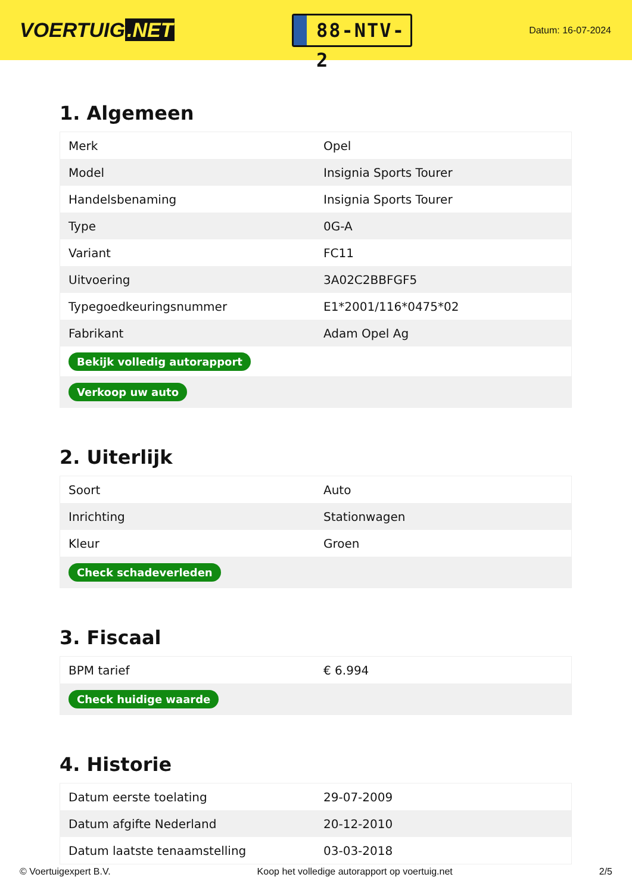VOERTUIG.NET
88-NTV-2
Datum: 16-07-2024
1. Algemeen
| Merk | Opel |
| Model | Insignia Sports Tourer |
| Handelsbenaming | Insignia Sports Tourer |
| Type | 0G-A |
| Variant | FC11 |
| Uitvoering | 3A02C2BBFGF5 |
| Typegoedkeuringsnummer | E1*2001/116*0475*02 |
| Fabrikant | Adam Opel Ag |
| Bekijk volledig autorapport | |
| Verkoop uw auto | |
2. Uiterlijk
| Soort | Auto |
| Inrichting | Stationwagen |
| Kleur | Groen |
| Check schadeverleden | |
3. Fiscaal
| BPM tarief | € 6.994 |
| Check huidige waarde | |
4. Historie
| Datum eerste toelating | 29-07-2009 |
| Datum afgifte Nederland | 20-12-2010 |
| Datum laatste tenaamstelling | 03-03-2018 |
© Voertuigexpert B.V. Koop het volledige autorapport op voertuig.net 2/5